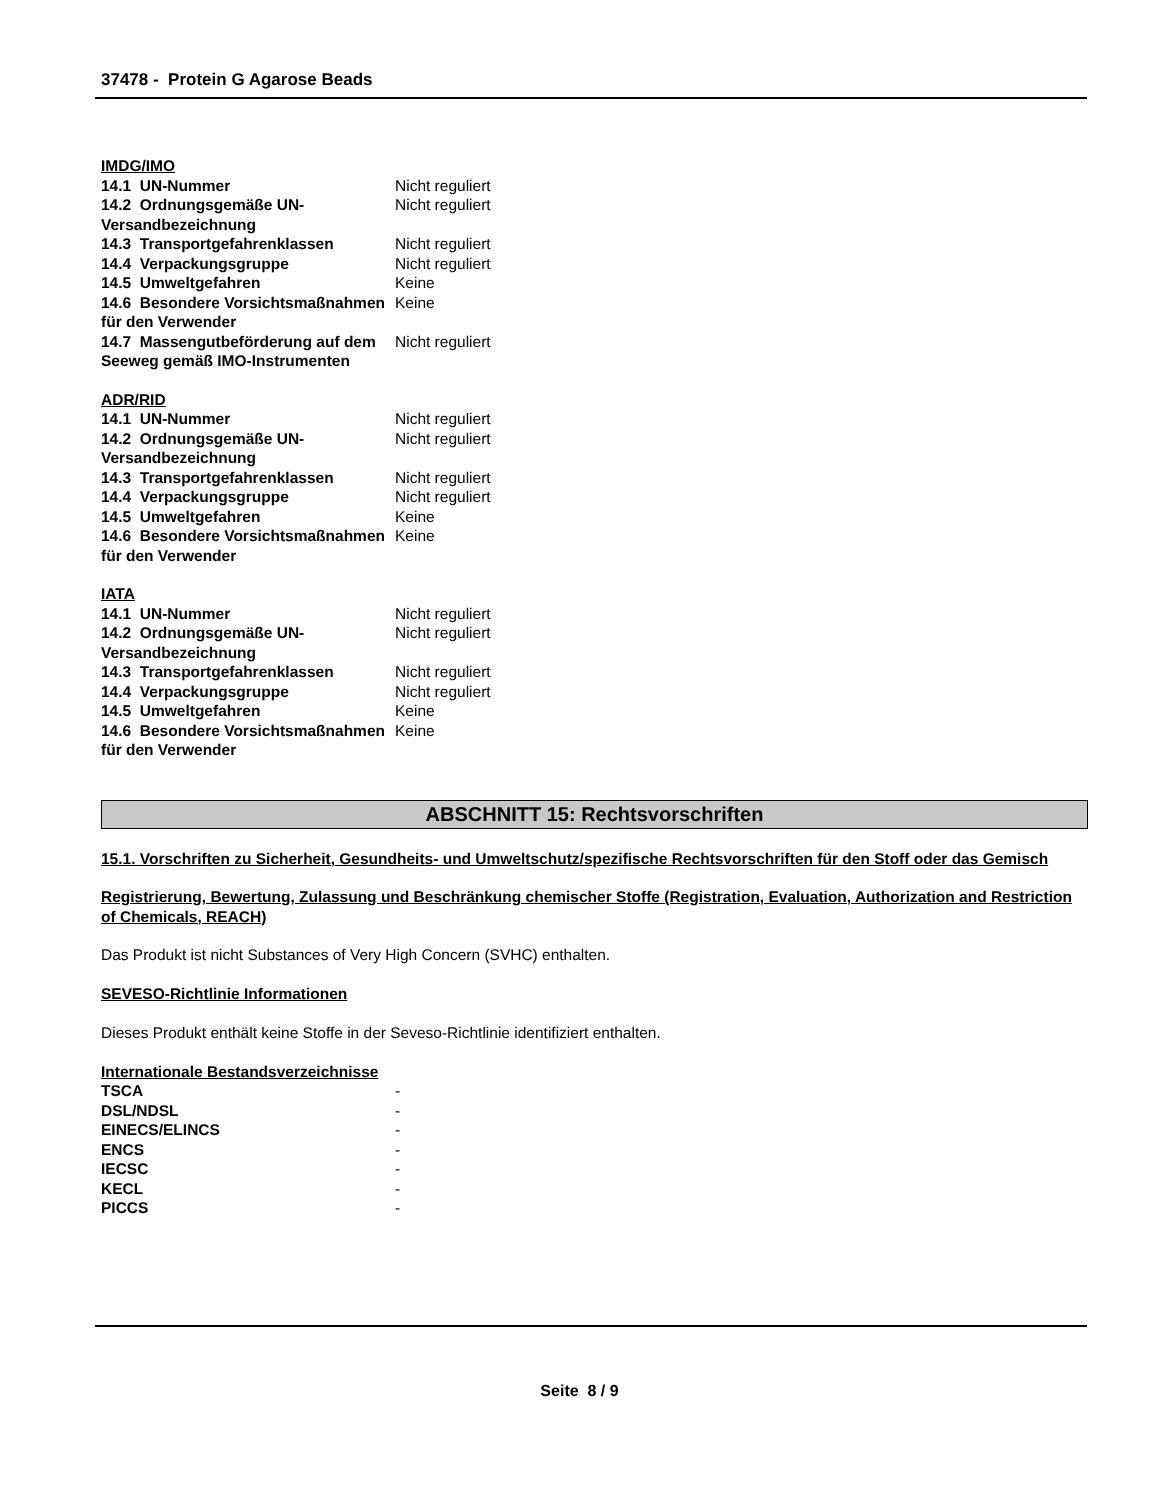37478 - Protein G Agarose Beads
IMDG/IMO
| 14.1 UN-Nummer | Nicht reguliert |
| 14.2 Ordnungsgemäße UN-Versandbezeichnung | Nicht reguliert |
| 14.3 Transportgefahrenklassen | Nicht reguliert |
| 14.4 Verpackungsgruppe | Nicht reguliert |
| 14.5 Umweltgefahren | Keine |
| 14.6 Besondere Vorsichtsmaßnahmen für den Verwender | Keine |
| 14.7 Massengutbeförderung auf dem Seeweg gemäß IMO-Instrumenten | Nicht reguliert |
ADR/RID
| 14.1 UN-Nummer | Nicht reguliert |
| 14.2 Ordnungsgemäße UN-Versandbezeichnung | Nicht reguliert |
| 14.3 Transportgefahrenklassen | Nicht reguliert |
| 14.4 Verpackungsgruppe | Nicht reguliert |
| 14.5 Umweltgefahren | Keine |
| 14.6 Besondere Vorsichtsmaßnahmen für den Verwender | Keine |
IATA
| 14.1 UN-Nummer | Nicht reguliert |
| 14.2 Ordnungsgemäße UN-Versandbezeichnung | Nicht reguliert |
| 14.3 Transportgefahrenklassen | Nicht reguliert |
| 14.4 Verpackungsgruppe | Nicht reguliert |
| 14.5 Umweltgefahren | Keine |
| 14.6 Besondere Vorsichtsmaßnahmen für den Verwender | Keine |
ABSCHNITT 15: Rechtsvorschriften
15.1. Vorschriften zu Sicherheit, Gesundheits- und Umweltschutz/spezifische Rechtsvorschriften für den Stoff oder das Gemisch
Registrierung, Bewertung, Zulassung und Beschränkung chemischer Stoffe (Registration, Evaluation, Authorization and Restriction of Chemicals, REACH)
Das Produkt ist nicht Substances of Very High Concern (SVHC) enthalten.
SEVESO-Richtlinie Informationen
Dieses Produkt enthält keine Stoffe in der Seveso-Richtlinie identifiziert enthalten.
Internationale Bestandsverzeichnisse
| TSCA | - |
| DSL/NDSL | - |
| EINECS/ELINCS | - |
| ENCS | - |
| IECSC | - |
| KECL | - |
| PICCS | - |
Seite 8 / 9